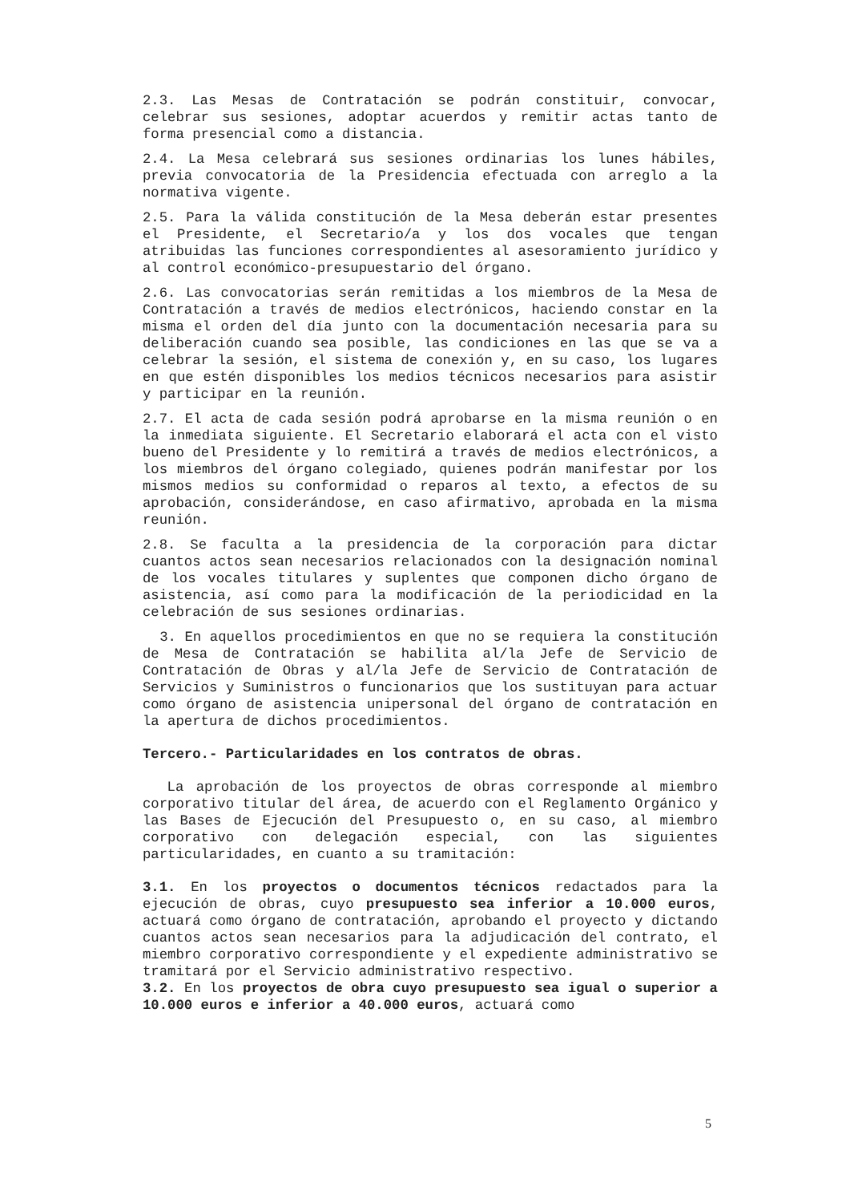2.3. Las Mesas de Contratación se podrán constituir, convocar, celebrar sus sesiones, adoptar acuerdos y remitir actas tanto de forma presencial como a distancia.
2.4. La Mesa celebrará sus sesiones ordinarias los lunes hábiles, previa convocatoria de la Presidencia efectuada con arreglo a la normativa vigente.
2.5. Para la válida constitución de la Mesa deberán estar presentes el Presidente, el Secretario/a y los dos vocales que tengan atribuidas las funciones correspondientes al asesoramiento jurídico y al control económico-presupuestario del órgano.
2.6. Las convocatorias serán remitidas a los miembros de la Mesa de Contratación a través de medios electrónicos, haciendo constar en la misma el orden del día junto con la documentación necesaria para su deliberación cuando sea posible, las condiciones en las que se va a celebrar la sesión, el sistema de conexión y, en su caso, los lugares en que estén disponibles los medios técnicos necesarios para asistir y participar en la reunión.
2.7. El acta de cada sesión podrá aprobarse en la misma reunión o en la inmediata siguiente. El Secretario elaborará el acta con el visto bueno del Presidente y lo remitirá a través de medios electrónicos, a los miembros del órgano colegiado, quienes podrán manifestar por los mismos medios su conformidad o reparos al texto, a efectos de su aprobación, considerándose, en caso afirmativo, aprobada en la misma reunión.
2.8. Se faculta a la presidencia de la corporación para dictar cuantos actos sean necesarios relacionados con la designación nominal de los vocales titulares y suplentes que componen dicho órgano de asistencia, así como para la modificación de la periodicidad en la celebración de sus sesiones ordinarias.
3. En aquellos procedimientos en que no se requiera la constitución de Mesa de Contratación se habilita al/la Jefe de Servicio de Contratación de Obras y al/la Jefe de Servicio de Contratación de Servicios y Suministros o funcionarios que los sustituyan para actuar como órgano de asistencia unipersonal del órgano de contratación en la apertura de dichos procedimientos.
Tercero.- Particularidades en los contratos de obras.
La aprobación de los proyectos de obras corresponde al miembro corporativo titular del área, de acuerdo con el Reglamento Orgánico y las Bases de Ejecución del Presupuesto o, en su caso, al miembro corporativo con delegación especial, con las siguientes particularidades, en cuanto a su tramitación:
3.1. En los proyectos o documentos técnicos redactados para la ejecución de obras, cuyo presupuesto sea inferior a 10.000 euros, actuará como órgano de contratación, aprobando el proyecto y dictando cuantos actos sean necesarios para la adjudicación del contrato, el miembro corporativo correspondiente y el expediente administrativo se tramitará por el Servicio administrativo respectivo.
3.2. En los proyectos de obra cuyo presupuesto sea igual o superior a 10.000 euros e inferior a 40.000 euros, actuará como
5